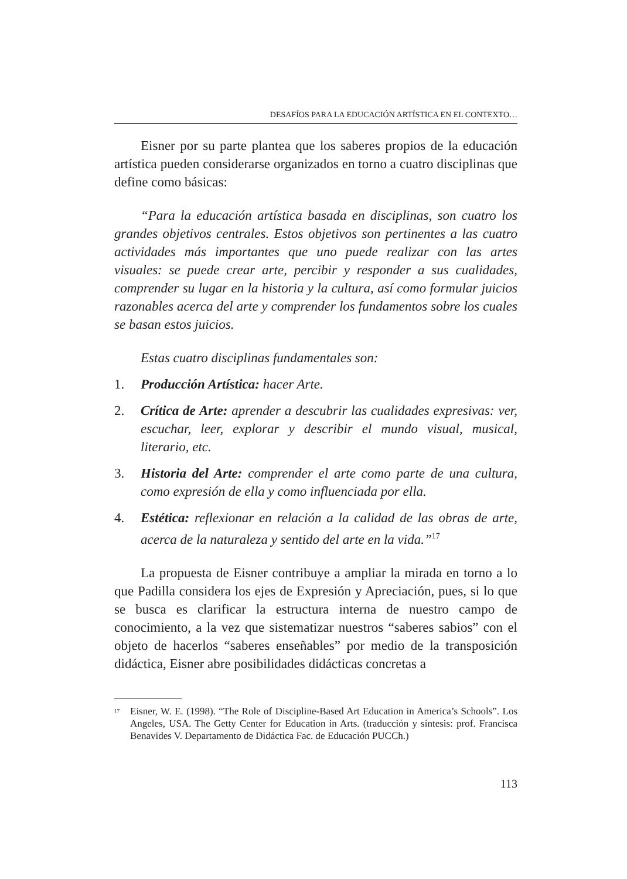DESAFÍOS PARA LA EDUCACIÓN ARTÍSTICA EN EL CONTEXTO…
Eisner por su parte plantea que los saberes propios de la educación artística pueden considerarse organizados en torno a cuatro disciplinas que define como básicas:
“Para la educación artística basada en disciplinas, son cuatro los grandes objetivos centrales. Estos objetivos son pertinentes a las cuatro actividades más importantes que uno puede realizar con las artes visuales: se puede crear arte, percibir y responder a sus cualidades, comprender su lugar en la historia y la cultura, así como formular juicios razonables acerca del arte y comprender los fundamentos sobre los cuales se basan estos juicios.
Estas cuatro disciplinas fundamentales son:
1. Producción Artística: hacer Arte.
2. Crítica de Arte: aprender a descubrir las cualidades expresivas: ver, escuchar, leer, explorar y describir el mundo visual, musical, literario, etc.
3. Historia del Arte: comprender el arte como parte de una cultura, como expresión de ella y como influenciada por ella.
4. Estética: reflexionar en relación a la calidad de las obras de arte, acerca de la naturaleza y sentido del arte en la vida.”<sup>17</sup>
La propuesta de Eisner contribuye a ampliar la mirada en torno a lo que Padilla considera los ejes de Expresión y Apreciación, pues, si lo que se busca es clarificar la estructura interna de nuestro campo de conocimiento, a la vez que sistematizar nuestros “saberes sabios” con el objeto de hacerlos “saberes enseñables” por medio de la transposición didáctica, Eisner abre posibilidades didácticas concretas a
<sup>17</sup> Eisner, W. E. (1998). “The Role of Discipline-Based Art Education in America’s Schools”. Los Angeles, USA. The Getty Center for Education in Arts. (traducción y síntesis: prof. Francisca Benavides V. Departamento de Didáctica Fac. de Educación PUCCh.)
113